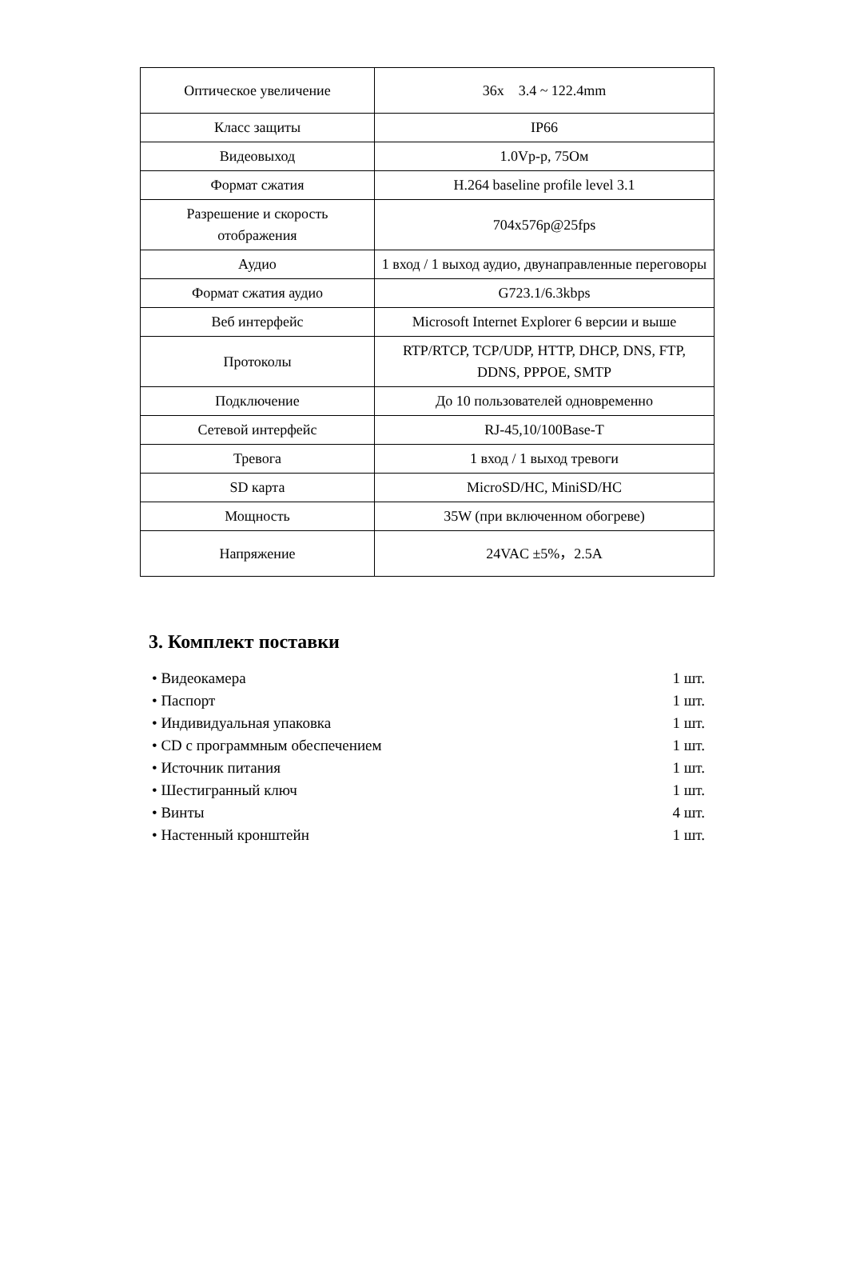| Оптическое увеличение | 36x 3.4 ~ 122.4mm |
| Класс защиты | IP66 |
| Видеовыход | 1.0Vp-p, 75Ом |
| Формат сжатия | H.264 baseline profile level 3.1 |
| Разрешение и скорость отображения | 704x576p@25fps |
| Аудио | 1 вход / 1 выход аудио, двунаправленные переговоры |
| Формат сжатия аудио | G723.1/6.3kbps |
| Веб интерфейс | Microsoft Internet Explorer 6 версии и выше |
| Протоколы | RTP/RTCP, TCP/UDP, HTTP, DHCP, DNS, FTP, DDNS, PPPOE, SMTP |
| Подключение | До 10 пользователей одновременно |
| Сетевой интерфейс | RJ-45,10/100Base-T |
| Тревога | 1 вход / 1 выход тревоги |
| SD карта | MicroSD/HC, MiniSD/HC |
| Мощность | 35W (при включенном обогреве) |
| Напряжение | 24VAC ±5%，2.5A |
3. Комплект поставки
• Видеокамера 1 шт.
• Паспорт 1 шт.
• Индивидуальная упаковка 1 шт.
• CD с программным обеспечением 1 шт.
• Источник питания 1 шт.
• Шестигранный ключ 1 шт.
• Винты 4 шт.
• Настенный кронштейн 1 шт.